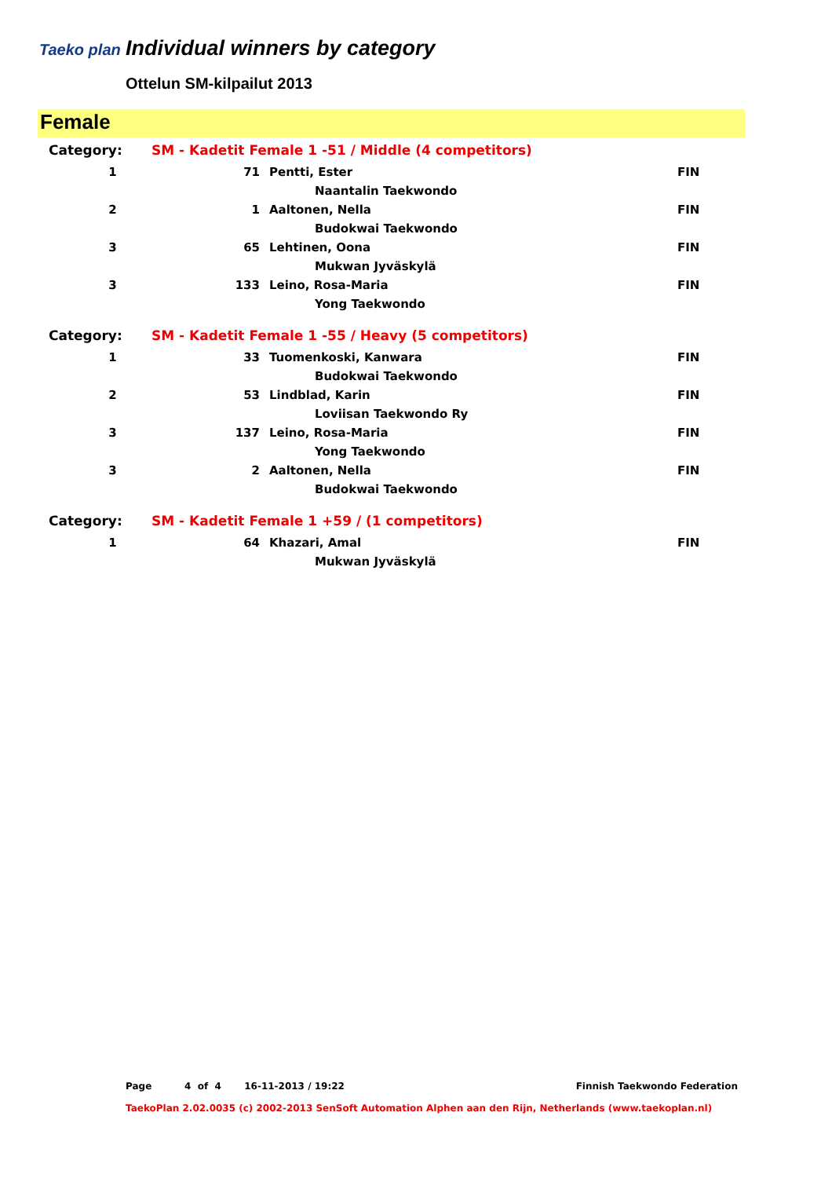Taeko plan
Individual winners by category
Ottelun SM-kilpailut 2013
Female
| Category: | SM - Kadetit Female 1 -51 / Middle (4 competitors) | | |
| 1 | 71 | Pentti, Ester | FIN |
| | | Naantalin Taekwondo | |
| 2 | 1 | Aaltonen, Nella | FIN |
| | | Budokwai Taekwondo | |
| 3 | 65 | Lehtinen, Oona | FIN |
| | | Mukwan Jyväskylä | |
| 3 | 133 | Leino, Rosa-Maria | FIN |
| | | Yong Taekwondo | |
| Category: | SM - Kadetit Female 1 -55 / Heavy (5 competitors) | | |
| 1 | 33 | Tuomenkoski, Kanwara | FIN |
| | | Budokwai Taekwondo | |
| 2 | 53 | Lindblad, Karin | FIN |
| | | Loviisan Taekwondo Ry | |
| 3 | 137 | Leino, Rosa-Maria | FIN |
| | | Yong Taekwondo | |
| 3 | 2 | Aaltonen, Nella | FIN |
| | | Budokwai Taekwondo | |
| Category: | SM - Kadetit Female 1 +59 / (1 competitors) | | |
| 1 | 64 | Khazari, Amal | FIN |
| | | Mukwan Jyväskylä | |
Page 4 of 4 16-11-2013 / 19:22 Finnish Taekwondo Federation
TaekoPlan 2.02.0035 (c) 2002-2013 SenSoft Automation Alphen aan den Rijn, Netherlands (www.taekoplan.nl)